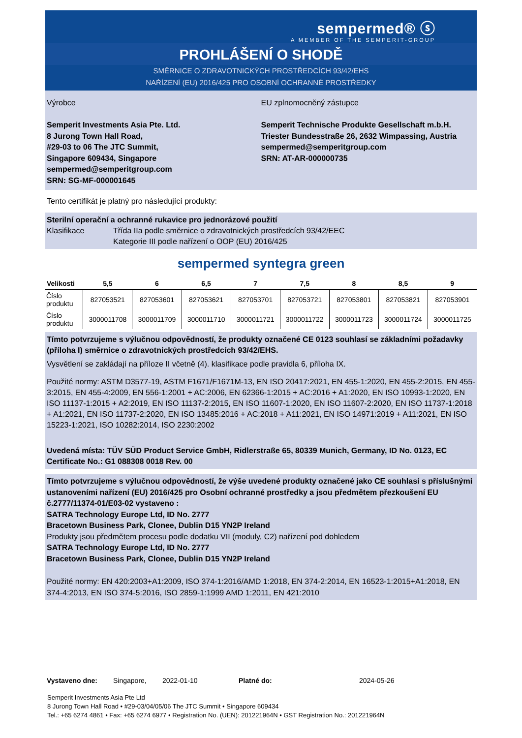sempermed® ⓢ
A MEMBER OF THE SEMPERIT-GROUP
PROHLÁŠENÍ O SHODĚ
SMĚRNICE O ZDRAVOTNICKÝCH PROSTŘEDCÍCH 93/42/EHS
NAŘÍZENÍ (EU) 2016/425 PRO OSOBNÍ OCHRANNÉ PROSTŘEDKY
Výrobce
Semperit Investments Asia Pte. Ltd.
8 Jurong Town Hall Road,
#29-03 to 06 The JTC Summit,
Singapore 609434, Singapore
sempermed@semperitgroup.com
SRN: SG-MF-000001645
EU zplnomocněný zástupce
Semperit Technische Produkte Gesellschaft m.b.H.
Triester Bundesstraße 26, 2632 Wimpassing, Austria
sempermed@semperitgroup.com
SRN: AT-AR-000000735
Tento certifikát je platný pro následující produkty:
Sterilní operační a ochranné rukavice pro jednorázové použití
Klasifikace Třída IIa podle směrnice o zdravotnických prostředcích 93/42/EEC
Kategorie III podle nařízení o OOP (EU) 2016/425
sempermed syntegra green
| Velikosti | 5,5 | 6 | 6,5 | 7 | 7,5 | 8 | 8,5 | 9 |
| --- | --- | --- | --- | --- | --- | --- | --- | --- |
| Číslo produktu | 827053521 | 827053601 | 827053621 | 827053701 | 827053721 | 827053801 | 827053821 | 827053901 |
| Číslo produktu | 3000011708 | 3000011709 | 3000011710 | 3000011721 | 3000011722 | 3000011723 | 3000011724 | 3000011725 |
Tímto potvrzujeme s výlučnou odpovědností, že produkty označené CE 0123 souhlasí se základními požadavky (příloha I) směrnice o zdravotnických prostředcích 93/42/EHS.
Vysvětlení se zakládají na příloze II včetně (4). klasifikace podle pravidla 6, příloha IX.
Použité normy: ASTM D3577-19, ASTM F1671/F1671M-13, EN ISO 20417:2021, EN 455-1:2020, EN 455-2:2015, EN 455-3:2015, EN 455-4:2009, EN 556-1:2001 + AC:2006, EN 62366-1:2015 + AC:2016 + A1:2020, EN ISO 10993-1:2020, EN ISO 11137-1:2015 + A2:2019, EN ISO 11137-2:2015, EN ISO 11607-1:2020, EN ISO 11607-2:2020, EN ISO 11737-1:2018 + A1:2021, EN ISO 11737-2:2020, EN ISO 13485:2016 + AC:2018 + A11:2021, EN ISO 14971:2019 + A11:2021, EN ISO 15223-1:2021, ISO 10282:2014, ISO 2230:2002
Uvedená místa: TÜV SÜD Product Service GmbH, Ridlerstraße 65, 80339 Munich, Germany, ID No. 0123, EC Certificate No.: G1 088308 0018 Rev. 00
Tímto potvrzujeme s výlučnou odpovědností, že výše uvedené produkty označené jako CE souhlasí s příslušnými ustanoveními nařízení (EU) 2016/425 pro Osobní ochranné prostředky a jsou předmětem přezkoušení EU č.2777/11374-01/E03-02 vystaveno :
SATRA Technology Europe Ltd, ID No. 2777
Bracetown Business Park, Clonee, Dublin D15 YN2P Ireland
Produkty jsou předmětem procesu podle dodatku VII (moduly, C2) nařízení pod dohledem
SATRA Technology Europe Ltd, ID No. 2777
Bracetown Business Park, Clonee, Dublin D15 YN2P Ireland
Použité normy: EN 420:2003+A1:2009, ISO 374-1:2016/AMD 1:2018, EN 374-2:2014, EN 16523-1:2015+A1:2018, EN 374-4:2013, EN ISO 374-5:2016, ISO 2859-1:1999 AMD 1:2011, EN 421:2010
Vystaveno dne: Singapore, 2022-01-10 Platné do: 2024-05-26
Semperit Investments Asia Pte Ltd
8 Jurong Town Hall Road • #29-03/04/05/06 The JTC Summit • Singapore 609434
Tel.: +65 6274 4861 • Fax: +65 6274 6977 • Registration No. (UEN): 201221964N • GST Registration No.: 201221964N